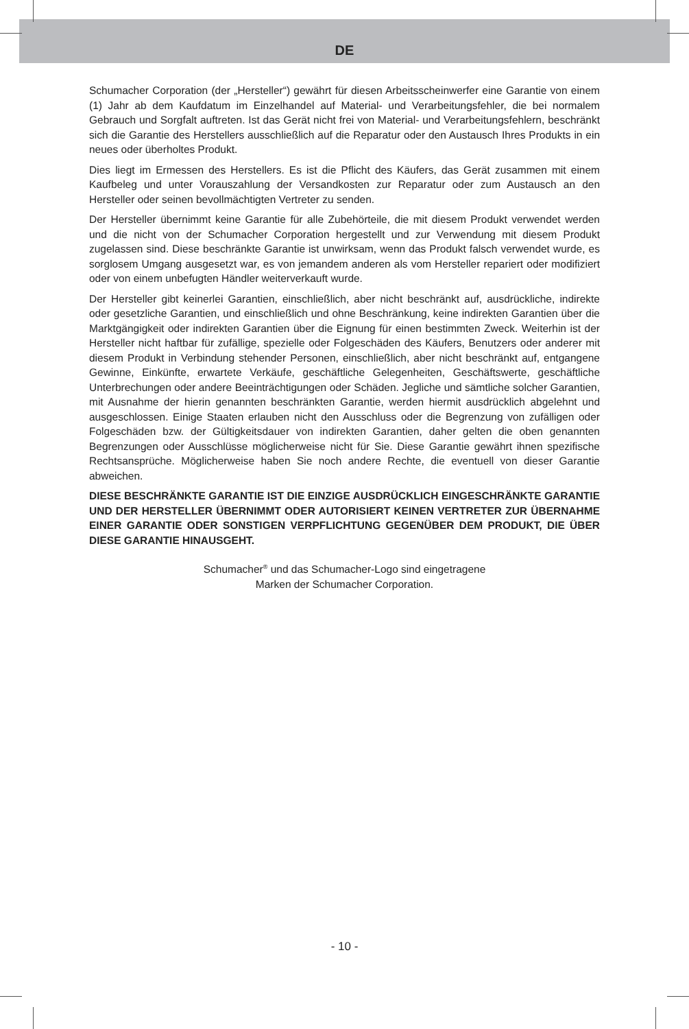DE
Schumacher Corporation (der „Hersteller“) gewährt für diesen Arbeitsscheinwerfer eine Garantie von einem (1) Jahr ab dem Kaufdatum im Einzelhandel auf Material- und Verarbeitungsfehler, die bei normalem Gebrauch und Sorgfalt auftreten. Ist das Gerät nicht frei von Material- und Verarbeitungsfehlern, beschränkt sich die Garantie des Herstellers ausschließlich auf die Reparatur oder den Austausch Ihres Produkts in ein neues oder überholtes Produkt.
Dies liegt im Ermessen des Herstellers. Es ist die Pflicht des Käufers, das Gerät zusammen mit einem Kaufbeleg und unter Vorauszahlung der Versandkosten zur Reparatur oder zum Austausch an den Hersteller oder seinen bevollmächtigten Vertreter zu senden.
Der Hersteller übernimmt keine Garantie für alle Zubehörteile, die mit diesem Produkt verwendet werden und die nicht von der Schumacher Corporation hergestellt und zur Verwendung mit diesem Produkt zugelassen sind. Diese beschränkte Garantie ist unwirksam, wenn das Produkt falsch verwendet wurde, es sorglosem Umgang ausgesetzt war, es von jemandem anderen als vom Hersteller repariert oder modifiziert oder von einem unbefugten Händler weiterverkauft wurde.
Der Hersteller gibt keinerlei Garantien, einschließlich, aber nicht beschränkt auf, ausdrückliche, indirekte oder gesetzliche Garantien, und einschließlich und ohne Beschränkung, keine indirekten Garantien über die Marktgängigkeit oder indirekten Garantien über die Eignung für einen bestimmten Zweck. Weiterhin ist der Hersteller nicht haftbar für zufällige, spezielle oder Folgeschäden des Käufers, Benutzers oder anderer mit diesem Produkt in Verbindung stehender Personen, einschließlich, aber nicht beschränkt auf, entgangene Gewinne, Einkünfte, erwartete Verkäufe, geschäftliche Gelegenheiten, Geschäftswerte, geschäftliche Unterbrechungen oder andere Beeinträchtigungen oder Schäden. Jegliche und sämtliche solcher Garantien, mit Ausnahme der hierin genannten beschränkten Garantie, werden hiermit ausdrücklich abgelehnt und ausgeschlossen. Einige Staaten erlauben nicht den Ausschluss oder die Begrenzung von zufälligen oder Folgeschäden bzw. der Gültigkeitsdauer von indirekten Garantien, daher gelten die oben genannten Begrenzungen oder Ausschlüsse möglicherweise nicht für Sie. Diese Garantie gewährt ihnen spezifische Rechtsansprüche. Möglicherweise haben Sie noch andere Rechte, die eventuell von dieser Garantie abweichen.
DIESE BESCHRÄNKTE GARANTIE IST DIE EINZIGE AUSDRÜCKLICH EINGESCHRÄNKTE GARANTIE UND DER HERSTELLER ÜBERNIMMT ODER AUTORISIERT KEINEN VERTRETER ZUR ÜBERNAHME EINER GARANTIE ODER SONSTIGEN VERPFLICHTUNG GEGENÜBER DEM PRODUKT, DIE ÜBER DIESE GARANTIE HINAUSGEHT.
Schumacher<sup>®</sup> und das Schumacher-Logo sind eingetragene
Marken der Schumacher Corporation.
- 10 -